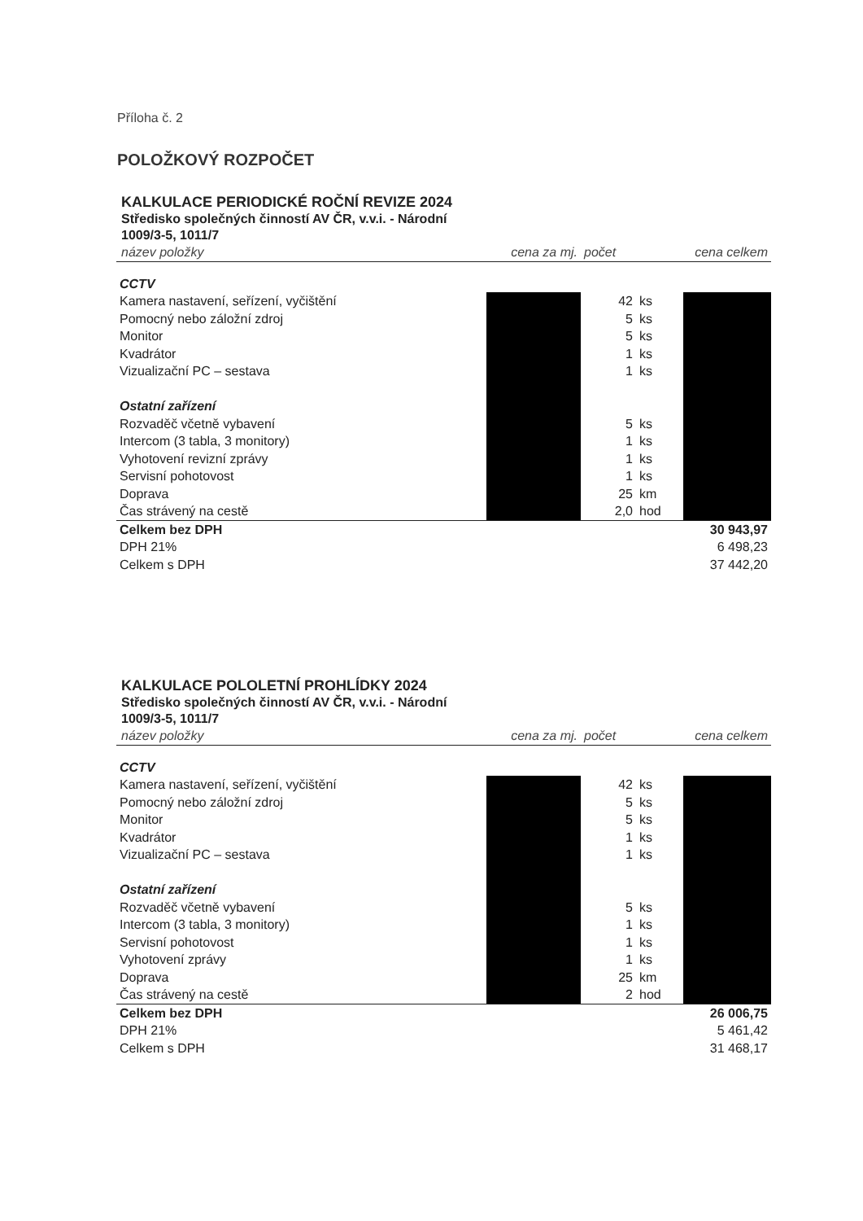Příloha č. 2
POLOŽKOVÝ ROZPOČET
KALKULACE PERIODICKÉ ROČNÍ REVIZE 2024
Středisko společných činností AV ČR, v.v.i. - Národní
1009/3-5, 1011/7
| název položky | cena za mj. | počet | | cena celkem |
| --- | --- | --- | --- | --- |
| CCTV | | | | |
| Kamera nastavení, seřízení, vyčištění | | 42 | ks | |
| Pomocný nebo záložní zdroj | | 5 | ks | |
| Monitor | | 5 | ks | |
| Kvadrátor | | 1 | ks | |
| Vizualizační PC – sestava | | 1 | ks | |
| Ostatní zařízení | | | | |
| Rozvaděč včetně vybavení | | 5 | ks | |
| Intercom (3 tabla, 3 monitory) | | 1 | ks | |
| Vyhotovení revizní zprávy | | 1 | ks | |
| Servisní pohotovost | | 1 | ks | |
| Doprava | | 25 | km | |
| Čas strávený na cestě | | 2,0 | hod | |
| Celkem bez DPH | | | | 30 943,97 |
| DPH 21% | | | | 6 498,23 |
| Celkem s DPH | | | | 37 442,20 |
KALKULACE POLOLETNÍ PROHLÍDKY 2024
Středisko společných činností AV ČR, v.v.i. - Národní
1009/3-5, 1011/7
| název položky | cena za mj. | počet | | cena celkem |
| --- | --- | --- | --- | --- |
| CCTV | | | | |
| Kamera nastavení, seřízení, vyčištění | | 42 | ks | |
| Pomocný nebo záložní zdroj | | 5 | ks | |
| Monitor | | 5 | ks | |
| Kvadrátor | | 1 | ks | |
| Vizualizační PC – sestava | | 1 | ks | |
| Ostatní zařízení | | | | |
| Rozvaděč včetně vybavení | | 5 | ks | |
| Intercom (3 tabla, 3 monitory) | | 1 | ks | |
| Servisní pohotovost | | 1 | ks | |
| Vyhotovení zprávy | | 1 | ks | |
| Doprava | | 25 | km | |
| Čas strávený na cestě | | 2 | hod | |
| Celkem bez DPH | | | | 26 006,75 |
| DPH 21% | | | | 5 461,42 |
| Celkem s DPH | | | | 31 468,17 |